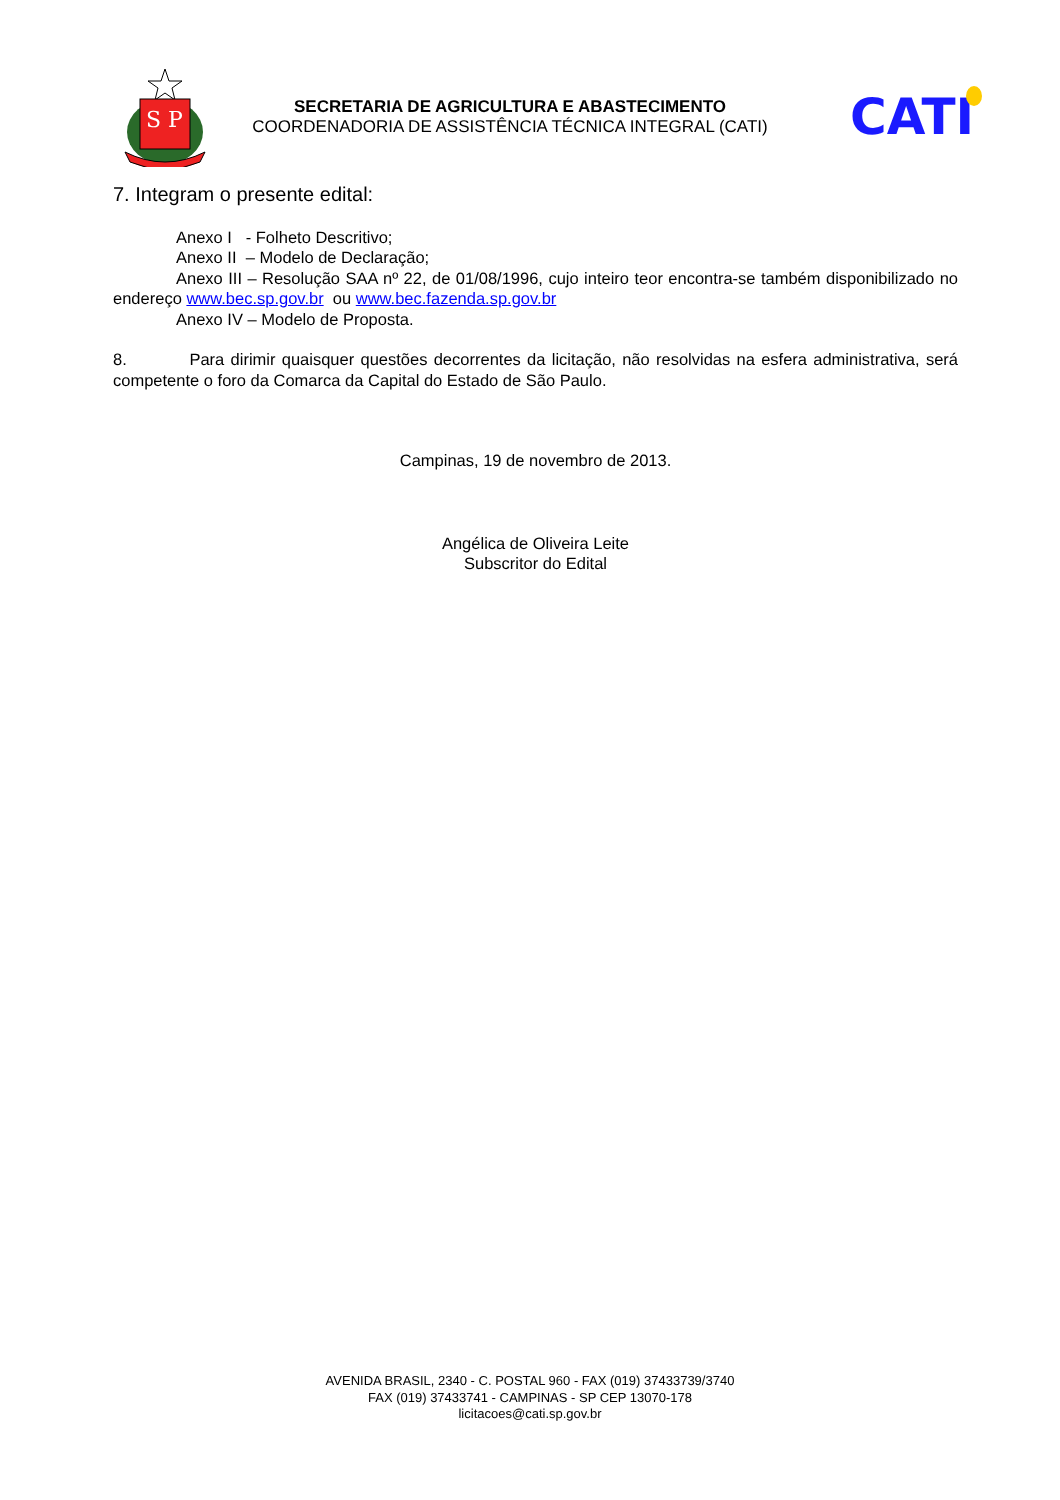S P
SECRETARIA DE AGRICULTURA E ABASTECIMENTO
COORDENADORIA DE ASSISTÊNCIA TÉCNICA INTEGRAL (CATI)
CATI
7. Integram o presente edital:
Anexo I - Folheto Descritivo;
Anexo II – Modelo de Declaração;
Anexo III – Resolução SAA nº 22, de 01/08/1996, cujo inteiro teor encontra-se também disponibilizado no endereço www.bec.sp.gov.br ou www.bec.fazenda.sp.gov.br
Anexo IV – Modelo de Proposta.
8. Para dirimir quaisquer questões decorrentes da licitação, não resolvidas na esfera administrativa, será competente o foro da Comarca da Capital do Estado de São Paulo.
Campinas, 19 de novembro de 2013.
Angélica de Oliveira Leite
Subscritor do Edital
AVENIDA BRASIL, 2340 - C. POSTAL 960 - FAX (019) 37433739/3740
FAX (019) 37433741 - CAMPINAS - SP CEP 13070-178
licitacoes@cati.sp.gov.br